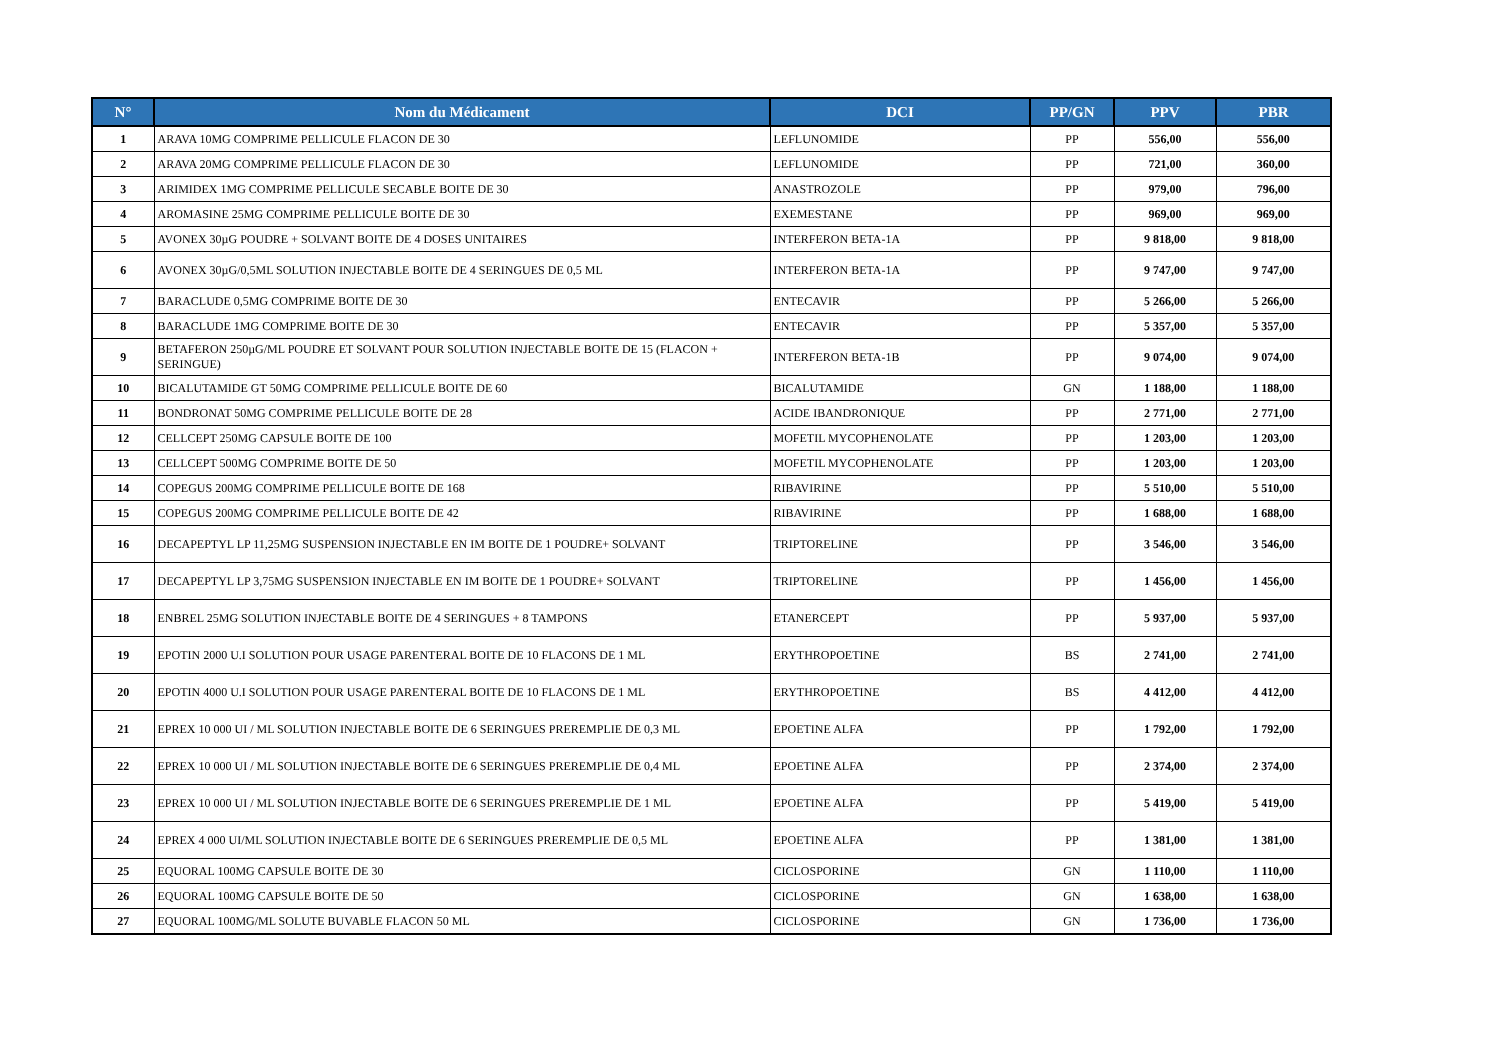| N° | Nom du Médicament | DCI | PP/GN | PPV | PBR |
| --- | --- | --- | --- | --- | --- |
| 1 | ARAVA 10MG COMPRIME PELLICULE FLACON DE 30 | LEFLUNOMIDE | PP | 556,00 | 556,00 |
| 2 | ARAVA 20MG COMPRIME PELLICULE FLACON DE 30 | LEFLUNOMIDE | PP | 721,00 | 360,00 |
| 3 | ARIMIDEX 1MG COMPRIME PELLICULE SECABLE BOITE DE 30 | ANASTROZOLE | PP | 979,00 | 796,00 |
| 4 | AROMASINE 25MG COMPRIME PELLICULE BOITE DE 30 | EXEMESTANE | PP | 969,00 | 969,00 |
| 5 | AVONEX 30µG POUDRE + SOLVANT BOITE DE 4 DOSES UNITAIRES | INTERFERON BETA-1A | PP | 9 818,00 | 9 818,00 |
| 6 | AVONEX 30µG/0,5ML SOLUTION INJECTABLE BOITE DE 4 SERINGUES DE 0,5 ML | INTERFERON BETA-1A | PP | 9 747,00 | 9 747,00 |
| 7 | BARACLUDE 0,5MG COMPRIME BOITE DE 30 | ENTECAVIR | PP | 5 266,00 | 5 266,00 |
| 8 | BARACLUDE 1MG COMPRIME BOITE DE 30 | ENTECAVIR | PP | 5 357,00 | 5 357,00 |
| 9 | BETAFERON 250µG/ML POUDRE ET SOLVANT POUR SOLUTION INJECTABLE BOITE DE 15 (FLACON + SERINGUE) | INTERFERON BETA-1B | PP | 9 074,00 | 9 074,00 |
| 10 | BICALUTAMIDE GT 50MG COMPRIME PELLICULE BOITE DE 60 | BICALUTAMIDE | GN | 1 188,00 | 1 188,00 |
| 11 | BONDRONAT 50MG COMPRIME PELLICULE BOITE DE 28 | ACIDE IBANDRONIQUE | PP | 2 771,00 | 2 771,00 |
| 12 | CELLCEPT 250MG CAPSULE BOITE DE 100 | MOFETIL MYCOPHENOLATE | PP | 1 203,00 | 1 203,00 |
| 13 | CELLCEPT 500MG COMPRIME BOITE DE 50 | MOFETIL MYCOPHENOLATE | PP | 1 203,00 | 1 203,00 |
| 14 | COPEGUS 200MG COMPRIME PELLICULE BOITE DE 168 | RIBAVIRINE | PP | 5 510,00 | 5 510,00 |
| 15 | COPEGUS 200MG COMPRIME PELLICULE BOITE DE 42 | RIBAVIRINE | PP | 1 688,00 | 1 688,00 |
| 16 | DECAPEPTYL LP 11,25MG SUSPENSION INJECTABLE EN IM BOITE DE 1 POUDRE+ SOLVANT | TRIPTORELINE | PP | 3 546,00 | 3 546,00 |
| 17 | DECAPEPTYL LP 3,75MG SUSPENSION INJECTABLE EN IM BOITE DE 1 POUDRE+ SOLVANT | TRIPTORELINE | PP | 1 456,00 | 1 456,00 |
| 18 | ENBREL 25MG SOLUTION INJECTABLE BOITE DE 4 SERINGUES + 8 TAMPONS | ETANERCEPT | PP | 5 937,00 | 5 937,00 |
| 19 | EPOTIN 2000 U.I SOLUTION POUR USAGE PARENTERAL BOITE DE 10 FLACONS DE 1 ML | ERYTHROPOETINE | BS | 2 741,00 | 2 741,00 |
| 20 | EPOTIN 4000 U.I SOLUTION POUR USAGE PARENTERAL BOITE DE 10 FLACONS DE 1 ML | ERYTHROPOETINE | BS | 4 412,00 | 4 412,00 |
| 21 | EPREX 10 000 UI / ML SOLUTION INJECTABLE BOITE DE 6 SERINGUES PREREMPLIE DE 0,3 ML | EPOETINE ALFA | PP | 1 792,00 | 1 792,00 |
| 22 | EPREX 10 000 UI / ML SOLUTION INJECTABLE BOITE DE 6 SERINGUES PREREMPLIE DE 0,4 ML | EPOETINE ALFA | PP | 2 374,00 | 2 374,00 |
| 23 | EPREX 10 000 UI / ML SOLUTION INJECTABLE BOITE DE 6 SERINGUES PREREMPLIE DE 1 ML | EPOETINE ALFA | PP | 5 419,00 | 5 419,00 |
| 24 | EPREX 4 000 UI/ML SOLUTION INJECTABLE BOITE DE 6 SERINGUES PREREMPLIE DE 0,5 ML | EPOETINE ALFA | PP | 1 381,00 | 1 381,00 |
| 25 | EQUORAL 100MG CAPSULE BOITE DE 30 | CICLOSPORINE | GN | 1 110,00 | 1 110,00 |
| 26 | EQUORAL 100MG CAPSULE BOITE DE 50 | CICLOSPORINE | GN | 1 638,00 | 1 638,00 |
| 27 | EQUORAL 100MG/ML SOLUTE BUVABLE FLACON 50 ML | CICLOSPORINE | GN | 1 736,00 | 1 736,00 |